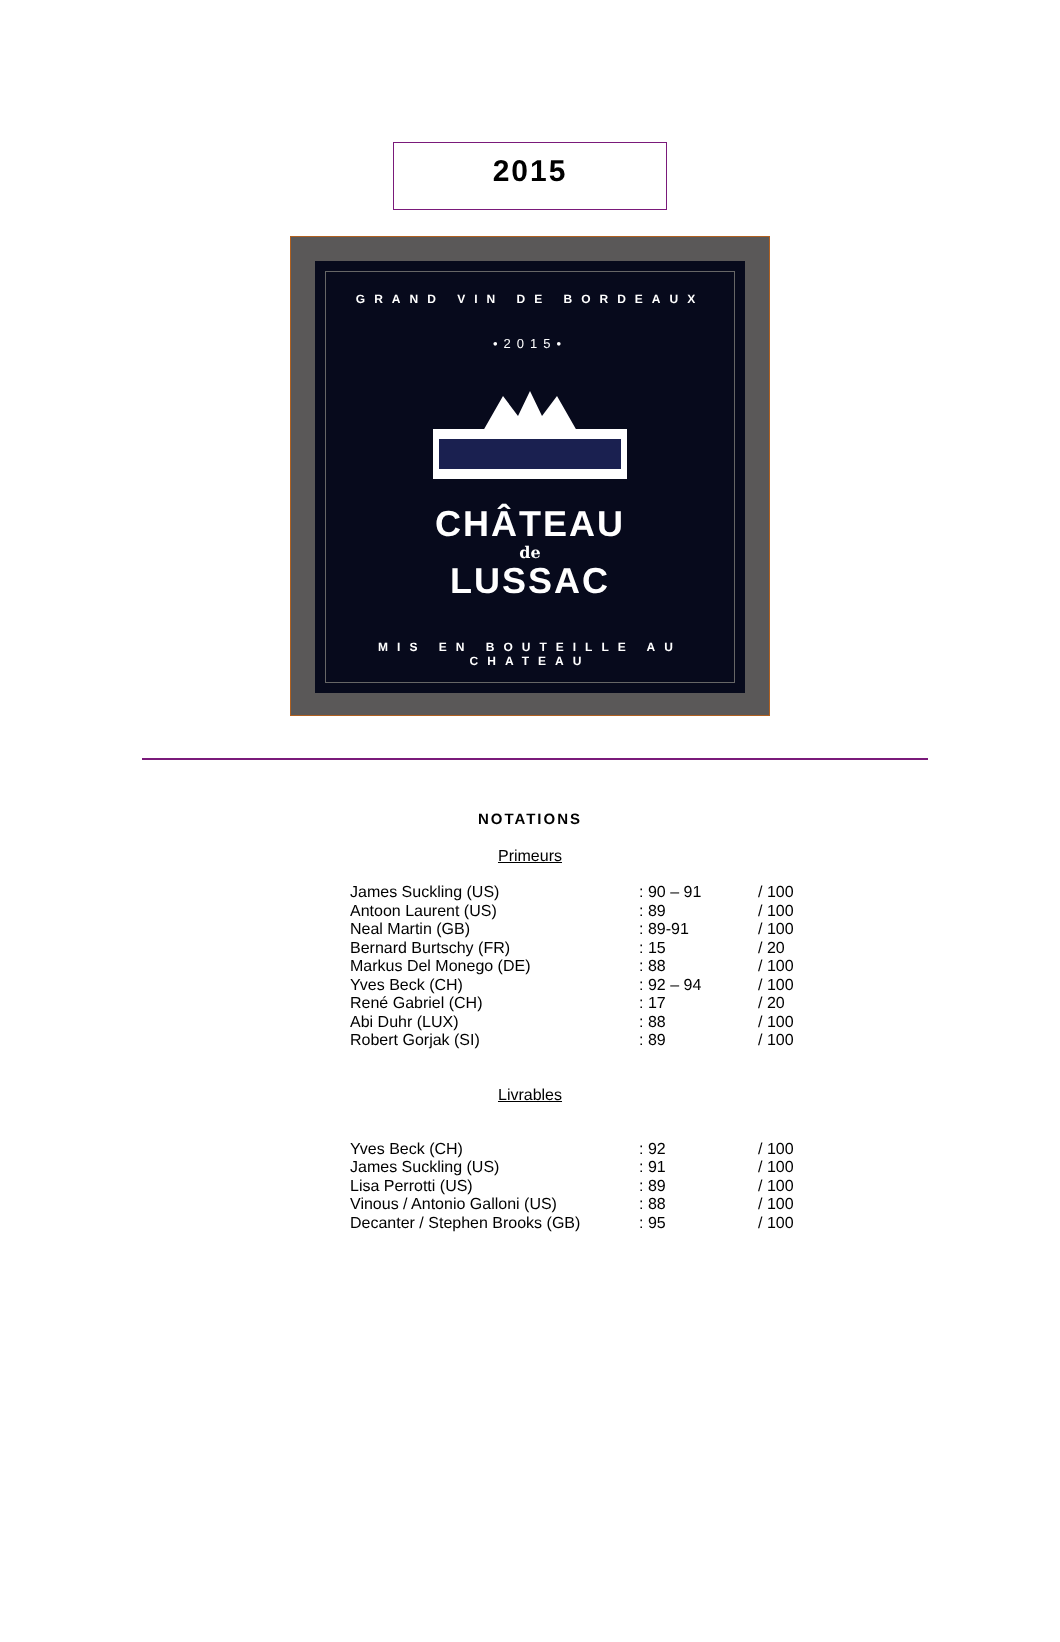2015
GRAND VIN DE BORDEAUX
•2015•
CHÂTEAU
de
LUSSAC
MIS EN BOUTEILLE AU CHATEAU
NOTATIONS
Primeurs
| James Suckling (US) | : 90 – 91 | / 100 |
| Antoon Laurent (US) | : 89 | / 100 |
| Neal Martin (GB) | : 89-91 | / 100 |
| Bernard Burtschy (FR) | : 15 | / 20 |
| Markus Del Monego (DE) | : 88 | / 100 |
| Yves Beck (CH) | : 92 – 94 | / 100 |
| René Gabriel (CH) | : 17 | / 20 |
| Abi Duhr (LUX) | : 88 | / 100 |
| Robert Gorjak (SI) | : 89 | / 100 |
Livrables
| Yves Beck (CH) | : 92 | / 100 |
| James Suckling (US) | : 91 | / 100 |
| Lisa Perrotti (US) | : 89 | / 100 |
| Vinous / Antonio Galloni (US) | : 88 | / 100 |
| Decanter / Stephen Brooks (GB) | : 95 | / 100 |